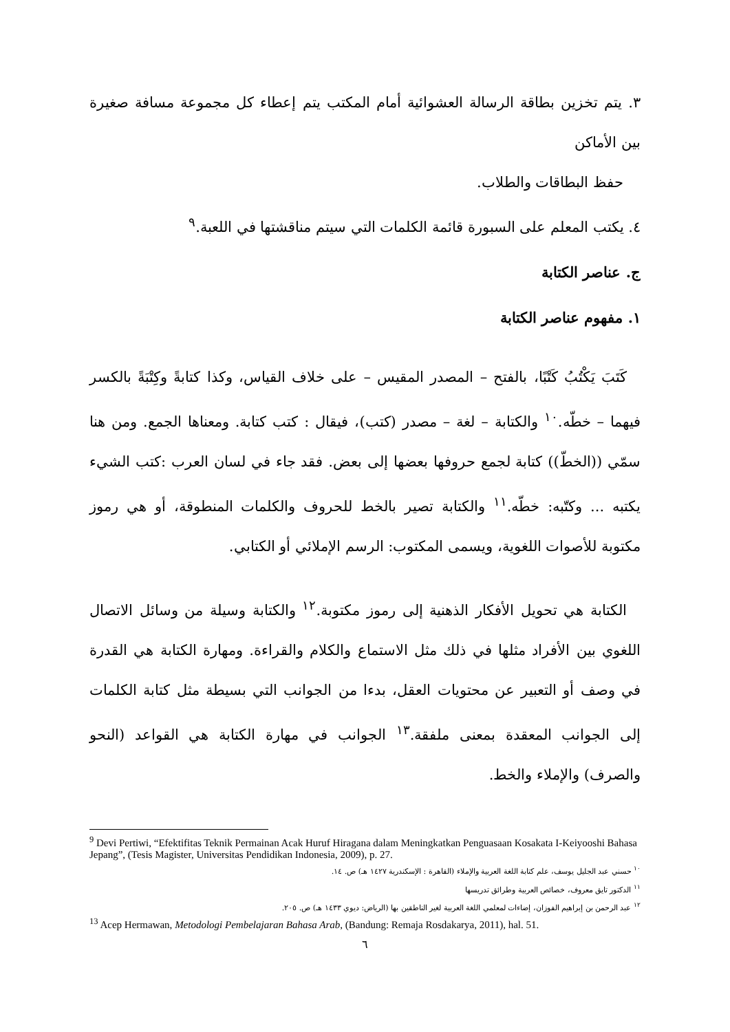٣. يتم تخزين بطاقة الرسالة العشوائية أمام المكتب يتم إعطاء كل مجموعة مسافة صغيرة بين الأماكن
حفظ البطاقات والطلاب.
٤. يكتب المعلم على السبورة قائمة الكلمات التي سيتم مناقشتها في اللعبة.<sup>٩</sup>
ج. عناصر الكتابة
١. مفهوم عناصر الكتابة
كَتَبَ يَكْتُبُ كَتْبًا، بالفتح – المصدر المقيس – على خلاف القياس، وكذا كتابةً وكِتْبَةً بالكسر فيهما – خطّه.<sup>١٠</sup> والكتابة – لغة – مصدر (كتب)، فيقال : كتب كتابة. ومعناها الجمع. ومن هنا سمّي ((الخطّ)) كتابة لجمع حروفها بعضها إلى بعض. فقد جاء في لسان العرب :كتب الشيء يكتبه ... وكتّبه: خطّه.<sup>١١</sup> والكتابة تصير بالخط للحروف والكلمات المنطوقة، أو هي رموز مكتوبة للأصوات اللغوية، ويسمى المكتوب: الرسم الإملائي أو الكتابي.
الكتابة هي تحويل الأفكار الذهنية إلى رموز مكتوبة.<sup>١٢</sup> والكتابة وسيلة من وسائل الاتصال اللغوي بين الأفراد مثلها في ذلك مثل الاستماع والكلام والقراءة. ومهارة الكتابة هي القدرة في وصف أو التعبير عن محتويات العقل، بدءا من الجوانب التي بسيطة مثل كتابة الكلمات إلى الجوانب المعقدة بمعنى ملفقة.<sup>١٣</sup> الجوانب في مهارة الكتابة هي القواعد (النحو والصرف) والإملاء والخط.
<sup>9</sup> Devi Pertiwi, “Efektifitas Teknik Permainan Acak Huruf Hiragana dalam Meningkatkan Penguasaan Kosakata I-Keiyooshi Bahasa Jepang”, (Tesis Magister, Universitas Pendidikan Indonesia, 2009), p. 27.
<sup>١٠</sup> حسني عبد الجليل يوسف، علم كتابة اللغة العربية والإملاء (القاهرة : الإسكندرية ١٤٢٧ هـ) ص. ١٤.
<sup>١١</sup> الدكتور تايق معروف، خصائص العربية وطرائق تدريسها
<sup>١٢</sup> عبد الرحمن بن إبراهيم الفوزان، إضاءات لمعلمي اللغة العربية لغير الناطقين بها (الرياض: ديوي ١٤٣٣ هـ) ص. ٢٠٥.
<sup>13</sup> Acep Hermawan, Metodologi Pembelajaran Bahasa Arab, (Bandung: Remaja Rosdakarya, 2011), hal. 51.
٦